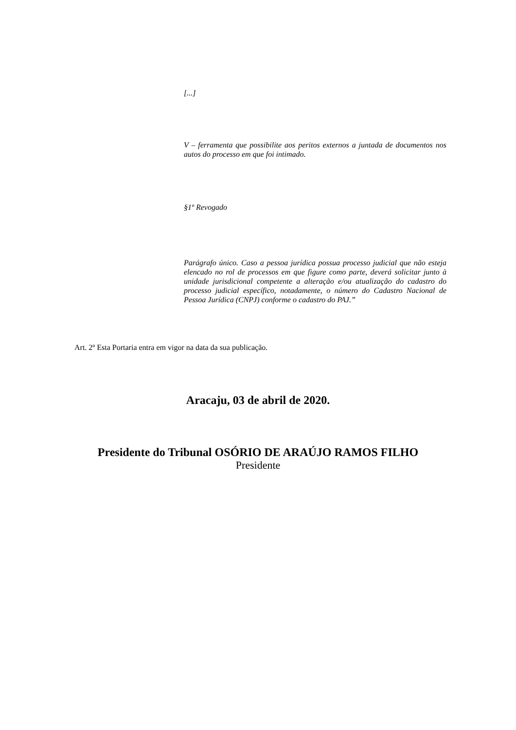[...]
V – ferramenta que possibilite aos peritos externos a juntada de documentos nos autos do processo em que foi intimado.
§1º Revogado
Parágrafo único. Caso a pessoa jurídica possua processo judicial que não esteja elencado no rol de processos em que figure como parte, deverá solicitar junto à unidade jurisdicional competente a alteração e/ou atualização do cadastro do processo judicial específico, notadamente, o número do Cadastro Nacional de Pessoa Jurídica (CNPJ) conforme o cadastro do PAJ.”
Art. 2º Esta Portaria entra em vigor na data da sua publicação.
Aracaju, 03 de abril de 2020.
Presidente do Tribunal OSÓRIO DE ARAÚJO RAMOS FILHO
Presidente